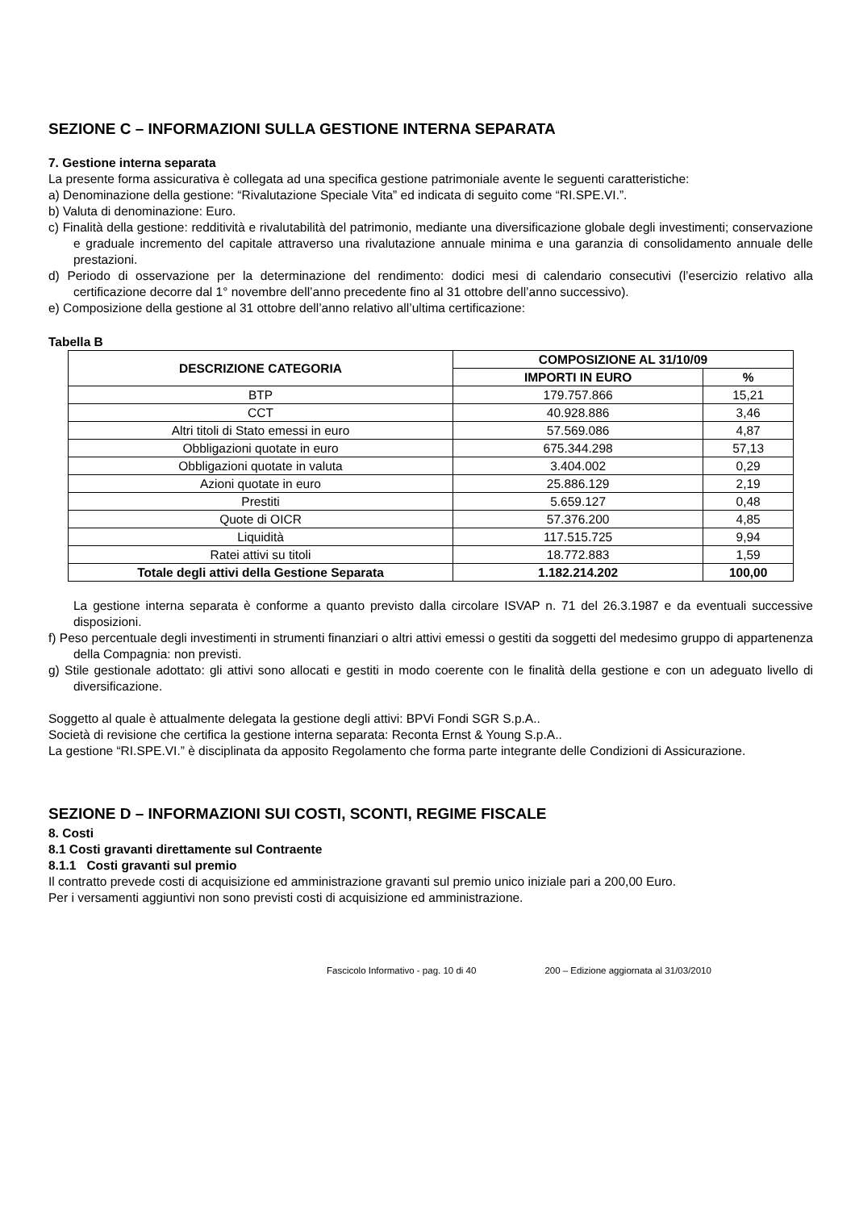SEZIONE C – INFORMAZIONI SULLA GESTIONE INTERNA SEPARATA
7. Gestione interna separata
La presente forma assicurativa è collegata ad una specifica gestione patrimoniale avente le seguenti caratteristiche:
a) Denominazione della gestione: “Rivalutazione Speciale Vita” ed indicata di seguito come “RI.SPE.VI.”.
b) Valuta di denominazione: Euro.
c) Finalità della gestione: redditività e rivalutabilità del patrimonio, mediante una diversificazione globale degli investimenti; conservazione e graduale incremento del capitale attraverso una rivalutazione annuale minima e una garanzia di consolidamento annuale delle prestazioni.
d) Periodo di osservazione per la determinazione del rendimento: dodici mesi di calendario consecutivi (l’esercizio relativo alla certificazione decorre dal 1° novembre dell’anno precedente fino al 31 ottobre dell’anno successivo).
e) Composizione della gestione al 31 ottobre dell’anno relativo all’ultima certificazione:
Tabella B
| DESCRIZIONE CATEGORIA | COMPOSIZIONE AL 31/10/09 | |
| --- | --- | --- |
| | IMPORTI IN EURO | % |
| BTP | 179.757.866 | 15,21 |
| CCT | 40.928.886 | 3,46 |
| Altri titoli di Stato emessi in euro | 57.569.086 | 4,87 |
| Obbligazioni quotate in euro | 675.344.298 | 57,13 |
| Obbligazioni quotate in valuta | 3.404.002 | 0,29 |
| Azioni quotate in euro | 25.886.129 | 2,19 |
| Prestiti | 5.659.127 | 0,48 |
| Quote di OICR | 57.376.200 | 4,85 |
| Liquidità | 117.515.725 | 9,94 |
| Ratei attivi su titoli | 18.772.883 | 1,59 |
| Totale degli attivi della Gestione Separata | 1.182.214.202 | 100,00 |
La gestione interna separata è conforme a quanto previsto dalla circolare ISVAP n. 71 del 26.3.1987 e da eventuali successive disposizioni.
f) Peso percentuale degli investimenti in strumenti finanziari o altri attivi emessi o gestiti da soggetti del medesimo gruppo di appartenenza della Compagnia: non previsti.
g) Stile gestionale adottato: gli attivi sono allocati e gestiti in modo coerente con le finalità della gestione e con un adeguato livello di diversificazione.
Soggetto al quale è attualmente delegata la gestione degli attivi: BPVi Fondi SGR S.p.A..
Società di revisione che certifica la gestione interna separata: Reconta Ernst & Young S.p.A..
La gestione “RI.SPE.VI.” è disciplinata da apposito Regolamento che forma parte integrante delle Condizioni di Assicurazione.
SEZIONE D – INFORMAZIONI SUI COSTI, SCONTI, REGIME FISCALE
8. Costi
8.1 Costi gravanti direttamente sul Contraente
8.1.1 Costi gravanti sul premio
Il contratto prevede costi di acquisizione ed amministrazione gravanti sul premio unico iniziale pari a 200,00 Euro.
Per i versamenti aggiuntivi non sono previsti costi di acquisizione ed amministrazione.
Fascicolo Informativo - pag. 10 di 40 200 – Edizione aggiornata al 31/03/2010